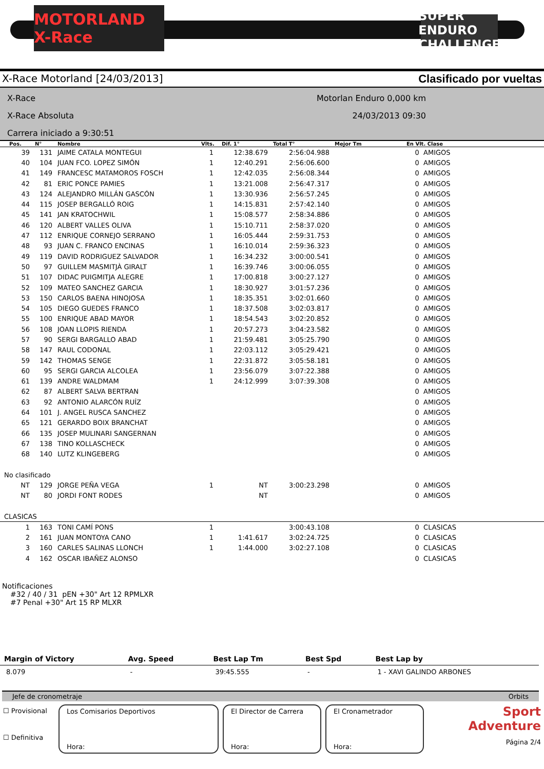MOTORLAND X-Race
SUPER ENDURO CHALLENGE
X-Race Motorland [24/03/2013] Clasificado por vueltas
X-Race
X-Race Absoluta
Carrera iniciado a 9:30:51
Motorlan Enduro 0,000 km
24/03/2013 09:30
| Pos. | N° | Nombre | Vlts. | Dif. 1° | Total T° | Mejor Tm | En Vlt. Clase |
| --- | --- | --- | --- | --- | --- | --- | --- |
| 39 | 131 | JAIME CATALA MONTEGUI | 1 | 12:38.679 | 2:56:04.988 | | 0 AMIGOS |
| 40 | 104 | JUAN FCO. LOPEZ SIMÓN | 1 | 12:40.291 | 2:56:06.600 | | 0 AMIGOS |
| 41 | 149 | FRANCESC MATAMOROS FOSCH | 1 | 12:42.035 | 2:56:08.344 | | 0 AMIGOS |
| 42 | 81 | ERIC PONCE PAMIES | 1 | 13:21.008 | 2:56:47.317 | | 0 AMIGOS |
| 43 | 124 | ALEJANDRO MILLÁN GASCÓN | 1 | 13:30.936 | 2:56:57.245 | | 0 AMIGOS |
| 44 | 115 | JOSEP BERGALLÓ ROIG | 1 | 14:15.831 | 2:57:42.140 | | 0 AMIGOS |
| 45 | 141 | JAN KRATOCHWIL | 1 | 15:08.577 | 2:58:34.886 | | 0 AMIGOS |
| 46 | 120 | ALBERT VALLES OLIVA | 1 | 15:10.711 | 2:58:37.020 | | 0 AMIGOS |
| 47 | 112 | ENRIQUE CORNEJO SERRANO | 1 | 16:05.444 | 2:59:31.753 | | 0 AMIGOS |
| 48 | 93 | JUAN C. FRANCO ENCINAS | 1 | 16:10.014 | 2:59:36.323 | | 0 AMIGOS |
| 49 | 119 | DAVID RODRIGUEZ SALVADOR | 1 | 16:34.232 | 3:00:00.541 | | 0 AMIGOS |
| 50 | 97 | GUILLEM MASMITJÀ GIRALT | 1 | 16:39.746 | 3:00:06.055 | | 0 AMIGOS |
| 51 | 107 | DIDAC PUIGMITJA ALEGRE | 1 | 17:00.818 | 3:00:27.127 | | 0 AMIGOS |
| 52 | 109 | MATEO SANCHEZ GARCIA | 1 | 18:30.927 | 3:01:57.236 | | 0 AMIGOS |
| 53 | 150 | CARLOS BAENA HINOJOSA | 1 | 18:35.351 | 3:02:01.660 | | 0 AMIGOS |
| 54 | 105 | DIEGO GUEDES FRANCO | 1 | 18:37.508 | 3:02:03.817 | | 0 AMIGOS |
| 55 | 100 | ENRIQUE ABAD MAYOR | 1 | 18:54.543 | 3:02:20.852 | | 0 AMIGOS |
| 56 | 108 | JOAN LLOPIS RIENDA | 1 | 20:57.273 | 3:04:23.582 | | 0 AMIGOS |
| 57 | 90 | SERGI BARGALLO ABAD | 1 | 21:59.481 | 3:05:25.790 | | 0 AMIGOS |
| 58 | 147 | RAUL CODONAL | 1 | 22:03.112 | 3:05:29.421 | | 0 AMIGOS |
| 59 | 142 | THOMAS SENGE | 1 | 22:31.872 | 3:05:58.181 | | 0 AMIGOS |
| 60 | 95 | SERGI GARCIA ALCOLEA | 1 | 23:56.079 | 3:07:22.388 | | 0 AMIGOS |
| 61 | 139 | ANDRE WALDMAM | 1 | 24:12.999 | 3:07:39.308 | | 0 AMIGOS |
| 62 | 87 | ALBERT SALVA BERTRAN | | | | | 0 AMIGOS |
| 63 | 92 | ANTONIO ALARCÓN RUÍZ | | | | | 0 AMIGOS |
| 64 | 101 | J. ANGEL RUSCA SANCHEZ | | | | | 0 AMIGOS |
| 65 | 121 | GERARDO BOIX BRANCHAT | | | | | 0 AMIGOS |
| 66 | 135 | JOSEP MULINARI SANGERNAN | | | | | 0 AMIGOS |
| 67 | 138 | TINO KOLLASCHECK | | | | | 0 AMIGOS |
| 68 | 140 | LUTZ KLINGEBERG | | | | | 0 AMIGOS |
| No clasificado | | | | | | | |
| NT | 129 | JORGE PEÑA VEGA | 1 | NT | 3:00:23.298 | | 0 AMIGOS |
| NT | 80 | JORDI FONT RODES | | NT | | | 0 AMIGOS |
| CLASICAS | | | | | | | |
| 1 | 163 | TONI CAMÍ PONS | 1 | | 3:00:43.108 | | 0 CLASICAS |
| 2 | 161 | JUAN MONTOYA CANO | 1 | 1:41.617 | 3:02:24.725 | | 0 CLASICAS |
| 3 | 160 | CARLES SALINAS LLONCH | 1 | 1:44.000 | 3:02:27.108 | | 0 CLASICAS |
| 4 | 162 | OSCAR IBAÑEZ ALONSO | | | | | 0 CLASICAS |
Notificaciones
#32 / 40 / 31 pEN +30" Art 12 RPMLXR
#7 Penal +30" Art 15 RP MLXR
| Margin of Victory | Avg. Speed | Best Lap Tm | Best Spd | Best Lap by |
| --- | --- | --- | --- | --- |
| 8.079 | - | 39:45.555 | - | 1 - XAVI GALINDO ARBONES |
Jefe de cronometraje Orbits
☐ Provisional
☐ Definitiva
Los Comisarios Deportivos
Hora:
El Director de Carrera
Hora:
El Cronametrador
Hora:
Sport Adventure
Página 2/4